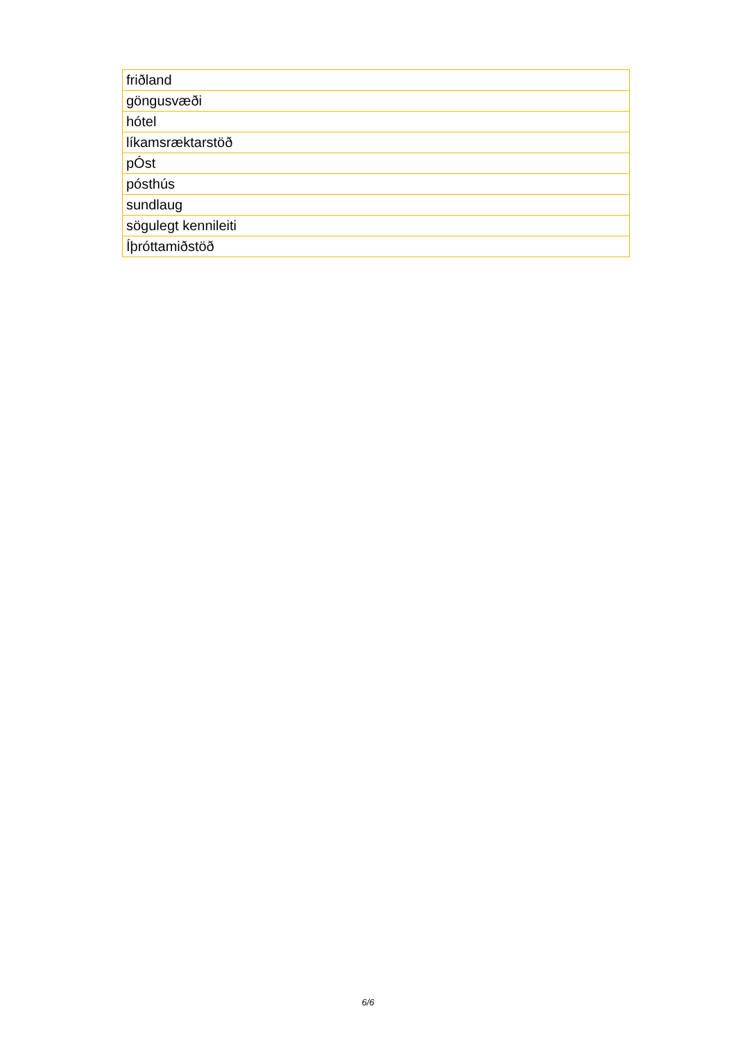| friðland |
| göngusvæði |
| hótel |
| líkamsræktarstöð |
| pÓst |
| pósthús |
| sundlaug |
| sögulegt kennileiti |
| Íþróttamiðstöð |
6/6